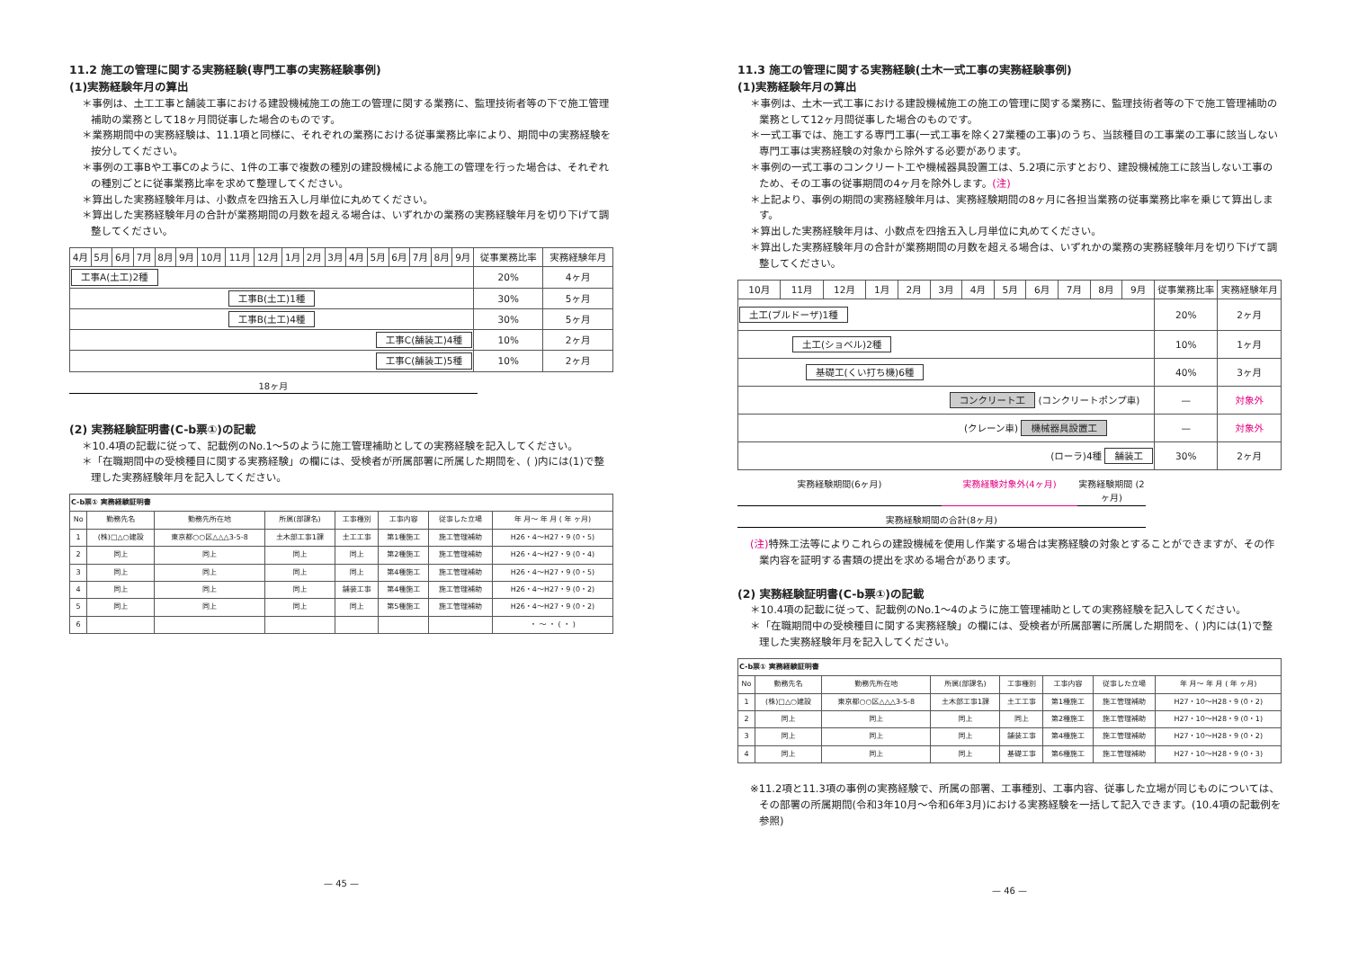11.2 施工の管理に関する実務経験(専門工事の実務経験事例)
(1)実務経験年月の算出
＊事例は、土工工事と舗装工事における建設機械施工の施工の管理に関する業務に、監理技術者等の下で施工管理補助の業務として18ヶ月間従事した場合のものです。
＊業務期間中の実務経験は、11.1項と同様に、それぞれの業務における従事業務比率により、期間中の実務経験を按分してください。
＊事例の工事Bや工事Cのように、1件の工事で複数の種別の建設機械による施工の管理を行った場合は、それぞれの種別ごとに従事業務比率を求めて整理してください。
＊算出した実務経験年月は、小数点を四捨五入し月単位に丸めてください。
＊算出した実務経験年月の合計が業務期間の月数を超える場合は、いずれかの業務の実務経験年月を切り下げて調整してください。
| 4月 | 5月 | 6月 | 7月 | 8月 | 9月 | 10月 | 11月 | 12月 | 1月 | 2月 | 3月 | 4月 | 5月 | 6月 | 7月 | 8月 | 9月 | 従事業務比率 | 実務経験年月 |
| --- | --- | --- | --- | --- | --- | --- | --- | --- | --- | --- | --- | --- | --- | --- | --- | --- | --- | --- | --- |
| 工事A(土工)2種 | | | | | | | | | | | | | | | | | | 20% | 4ヶ月 |
| 工事B(土工)1種 | | | | | | | | | | | | | | | | | | 30% | 5ヶ月 |
| 工事B(土工)4種 | | | | | | | | | | | | | | | | | | 30% | 5ヶ月 |
| 工事C(舗装工)4種 | | | | | | | | | | | | | | | | | | 10% | 2ヶ月 |
| 工事C(舗装工)5種 | | | | | | | | | | | | | | | | | | 10% | 2ヶ月 |
18ヶ月
(2) 実務経験証明書(C-b票①)の記載
＊10.4項の記載に従って、記載例のNo.1～5のように施工管理補助としての実務経験を記入してください。
＊「在職期間中の受検種目に関する実務経験」の欄には、受検者が所属部署に所属した期間を、( )内には(1)で整理した実務経験年月を記入してください。
| C-b票① 実務経験証明書 | | | | | | | |
| --- | --- | --- | --- | --- | --- | --- | --- |
| No | 勤務先名 | 勤務先所在地 | 所属(部課名) | 工事種別 | 工事内容 | 従事した立場 | 年 月～ 年 月 ( 年 ヶ月) |
| 1 | (株)□△○建設 | 東京都○○区△△△3-5-8 | 土木部工事1課 | 土工工事 | 第1種施工 | 施工管理補助 | H26・4～H27・9 (0・5) |
| 2 | 同上 | 同上 | 同上 | 同上 | 第2種施工 | 施工管理補助 | H26・4～H27・9 (0・4) |
| 3 | 同上 | 同上 | 同上 | 同上 | 第4種施工 | 施工管理補助 | H26・4～H27・9 (0・5) |
| 4 | 同上 | 同上 | 同上 | 舗装工事 | 第4種施工 | 施工管理補助 | H26・4～H27・9 (0・2) |
| 5 | 同上 | 同上 | 同上 | 同上 | 第5種施工 | 施工管理補助 | H26・4～H27・9 (0・2) |
| 6 | | | | | | | ・ ～ ・ ( ・ ) |
— 45 —
11.3 施工の管理に関する実務経験(土木一式工事の実務経験事例)
(1)実務経験年月の算出
＊事例は、土木一式工事における建設機械施工の施工の管理に関する業務に、監理技術者等の下で施工管理補助の業務として12ヶ月間従事した場合のものです。
＊一式工事では、施工する専門工事(一式工事を除く27業種の工事)のうち、当該種目の工事業の工事に該当しない専門工事は実務経験の対象から除外する必要があります。
＊事例の一式工事のコンクリート工や機械器具設置工は、5.2項に示すとおり、建設機械施工に該当しない工事のため、その工事の従事期間の4ヶ月を除外します。(注)
＊上記より、事例の期間の実務経験年月は、実務経験期間の8ヶ月に各担当業務の従事業務比率を乗じて算出します。
＊算出した実務経験年月は、小数点を四捨五入し月単位に丸めてください。
＊算出した実務経験年月の合計が業務期間の月数を超える場合は、いずれかの業務の実務経験年月を切り下げて調整してください。
| 10月 | 11月 | 12月 | 1月 | 2月 | 3月 | 4月 | 5月 | 6月 | 7月 | 8月 | 9月 | 従事業務比率 | 実務経験年月 |
| --- | --- | --- | --- | --- | --- | --- | --- | --- | --- | --- | --- | --- | --- |
| 土工(ブルドーザ)1種 | | | | | | | | | | | | 20% | 2ヶ月 |
| 土工(ショベル)2種 | | | | | | | | | | | | 10% | 1ヶ月 |
| 基礎工(くい打ち機)6種 | | | | | | | | | | | | 40% | 3ヶ月 |
| コンクリート工 (コンクリートポンプ車) | | | | | | | | | | | | — | 対象外 |
| (クレーン車) 機械器具設置工 | | | | | | | | | | | | — | 対象外 |
| (ローラ)4種 舗装工 | | | | | | | | | | | | 30% | 2ヶ月 |
実務経験期間(6ヶ月) 実務経験対象外(4ヶ月) 実務経験期間 (2ヶ月)
実務経験期間の合計(8ヶ月)
(注) 特殊工法等によりこれらの建設機械を使用し作業する場合は実務経験の対象とすることができますが、その作業内容を証明する書類の提出を求める場合があります。
(2) 実務経験証明書(C-b票①)の記載
＊10.4項の記載に従って、記載例のNo.1～4のように施工管理補助としての実務経験を記入してください。
＊「在職期間中の受検種目に関する実務経験」の欄には、受検者が所属部署に所属した期間を、( )内には(1)で整理した実務経験年月を記入してください。
| C-b票① 実務経験証明書 | | | | | | | |
| --- | --- | --- | --- | --- | --- | --- | --- |
| No | 勤務先名 | 勤務先所在地 | 所属(部課名) | 工事種別 | 工事内容 | 従事した立場 | 年 月～ 年 月 ( 年 ヶ月) |
| 1 | (株)□△○建設 | 東京都○○区△△△3-5-8 | 土木部工事1課 | 土工工事 | 第1種施工 | 施工管理補助 | H27・10～H28・9 (0・2) |
| 2 | 同上 | 同上 | 同上 | 同上 | 第2種施工 | 施工管理補助 | H27・10～H28・9 (0・1) |
| 3 | 同上 | 同上 | 同上 | 舗装工事 | 第4種施工 | 施工管理補助 | H27・10～H28・9 (0・2) |
| 4 | 同上 | 同上 | 同上 | 基礎工事 | 第6種施工 | 施工管理補助 | H27・10～H28・9 (0・3) |
※11.2項と11.3項の事例の実務経験で、所属の部署、工事種別、工事内容、従事した立場が同じものについては、その部署の所属期間(令和3年10月～令和6年3月)における実務経験を一括して記入できます。(10.4項の記載例を参照)
— 46 —